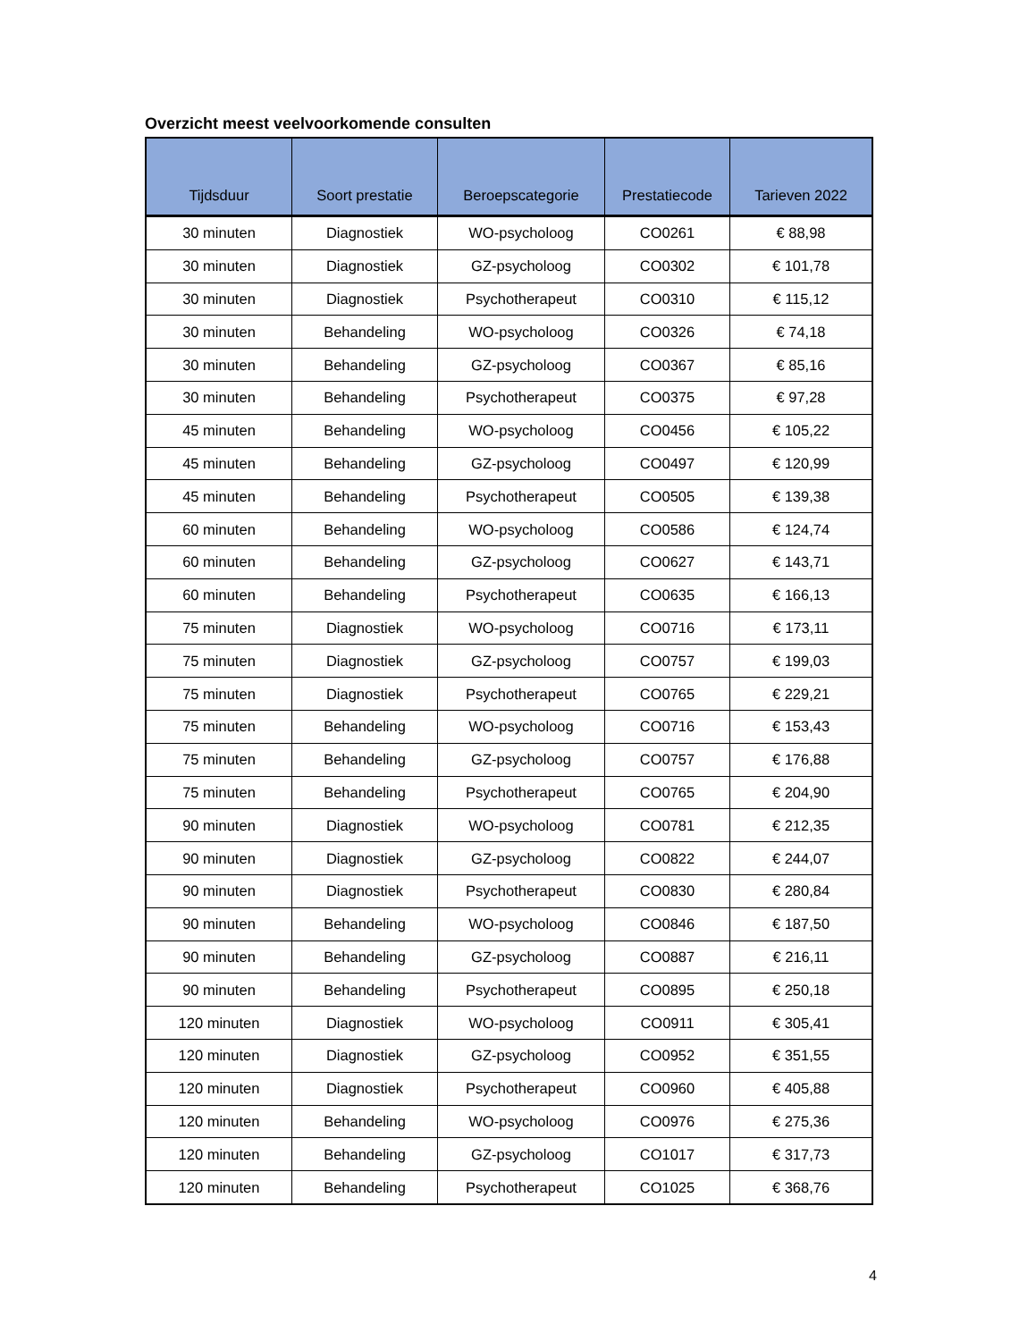Overzicht meest veelvoorkomende consulten
| Tijdsduur | Soort prestatie | Beroepscategorie | Prestatiecode | Tarieven 2022 |
| --- | --- | --- | --- | --- |
| 30 minuten | Diagnostiek | WO-psycholoog | CO0261 | € 88,98 |
| 30 minuten | Diagnostiek | GZ-psycholoog | CO0302 | € 101,78 |
| 30 minuten | Diagnostiek | Psychotherapeut | CO0310 | € 115,12 |
| 30 minuten | Behandeling | WO-psycholoog | CO0326 | € 74,18 |
| 30 minuten | Behandeling | GZ-psycholoog | CO0367 | € 85,16 |
| 30 minuten | Behandeling | Psychotherapeut | CO0375 | € 97,28 |
| 45 minuten | Behandeling | WO-psycholoog | CO0456 | € 105,22 |
| 45 minuten | Behandeling | GZ-psycholoog | CO0497 | € 120,99 |
| 45 minuten | Behandeling | Psychotherapeut | CO0505 | € 139,38 |
| 60 minuten | Behandeling | WO-psycholoog | CO0586 | € 124,74 |
| 60 minuten | Behandeling | GZ-psycholoog | CO0627 | € 143,71 |
| 60 minuten | Behandeling | Psychotherapeut | CO0635 | € 166,13 |
| 75 minuten | Diagnostiek | WO-psycholoog | CO0716 | € 173,11 |
| 75 minuten | Diagnostiek | GZ-psycholoog | CO0757 | € 199,03 |
| 75 minuten | Diagnostiek | Psychotherapeut | CO0765 | € 229,21 |
| 75 minuten | Behandeling | WO-psycholoog | CO0716 | € 153,43 |
| 75 minuten | Behandeling | GZ-psycholoog | CO0757 | € 176,88 |
| 75 minuten | Behandeling | Psychotherapeut | CO0765 | € 204,90 |
| 90 minuten | Diagnostiek | WO-psycholoog | CO0781 | € 212,35 |
| 90 minuten | Diagnostiek | GZ-psycholoog | CO0822 | € 244,07 |
| 90 minuten | Diagnostiek | Psychotherapeut | CO0830 | € 280,84 |
| 90 minuten | Behandeling | WO-psycholoog | CO0846 | € 187,50 |
| 90 minuten | Behandeling | GZ-psycholoog | CO0887 | € 216,11 |
| 90 minuten | Behandeling | Psychotherapeut | CO0895 | € 250,18 |
| 120 minuten | Diagnostiek | WO-psycholoog | CO0911 | € 305,41 |
| 120 minuten | Diagnostiek | GZ-psycholoog | CO0952 | € 351,55 |
| 120 minuten | Diagnostiek | Psychotherapeut | CO0960 | € 405,88 |
| 120 minuten | Behandeling | WO-psycholoog | CO0976 | € 275,36 |
| 120 minuten | Behandeling | GZ-psycholoog | CO1017 | € 317,73 |
| 120 minuten | Behandeling | Psychotherapeut | CO1025 | € 368,76 |
4